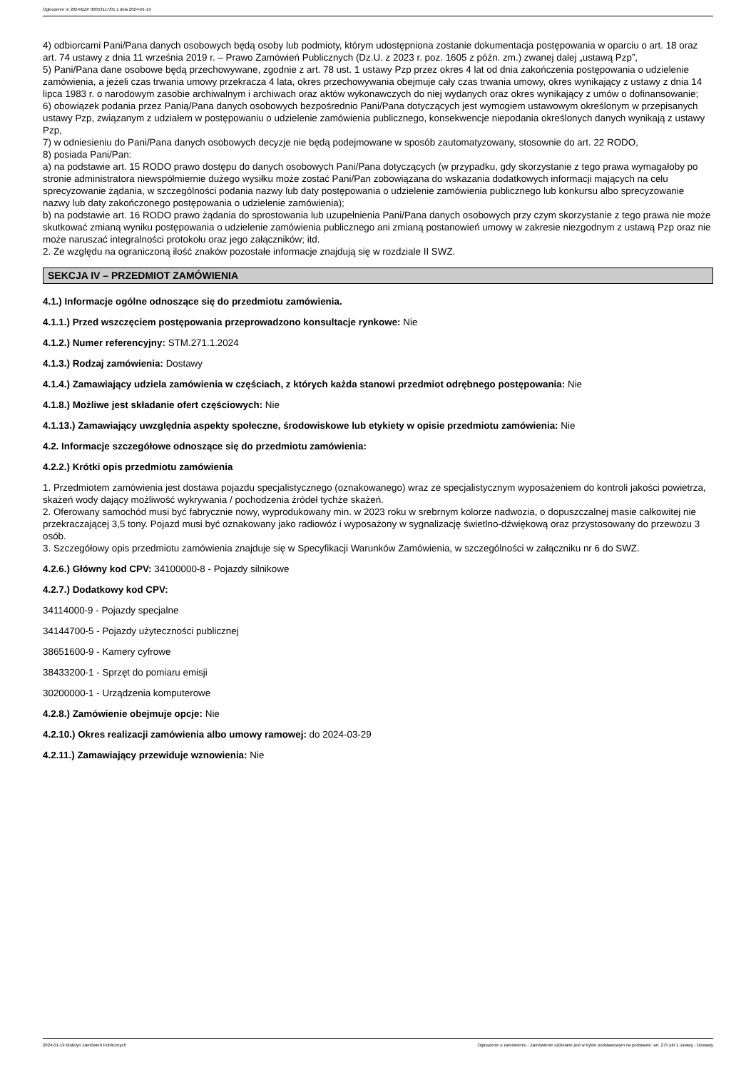Ogłoszenie nr 2024/BZP 00053117/01 z dnia 2024-01-19
4) odbiorcami Pani/Pana danych osobowych będą osoby lub podmioty, którym udostępniona zostanie dokumentacja postępowania w oparciu o art. 18 oraz art. 74 ustawy z dnia 11 września 2019 r. – Prawo Zamówień Publicznych (Dz.U. z 2023 r. poz. 1605 z późn. zm.) zwanej dalej „ustawą Pzp”,
5) Pani/Pana dane osobowe będą przechowywane, zgodnie z art. 78 ust. 1 ustawy Pzp przez okres 4 lat od dnia zakończenia postępowania o udzielenie zamówienia, a jeżeli czas trwania umowy przekracza 4 lata, okres przechowywania obejmuje cały czas trwania umowy, okres wynikający z ustawy z dnia 14 lipca 1983 r. o narodowym zasobie archiwalnym i archiwach oraz aktów wykonawczych do niej wydanych oraz okres wynikający z umów o dofinansowanie;
6) obowiązek podania przez Panią/Pana danych osobowych bezpośrednio Pani/Pana dotyczących jest wymogiem ustawowym określonym w przepisanych ustawy Pzp, związanym z udziałem w postępowaniu o udzielenie zamówienia publicznego, konsekwencje niepodania określonych danych wynikają z ustawy Pzp,
7) w odniesieniu do Pani/Pana danych osobowych decyzje nie będą podejmowane w sposób zautomatyzowany, stosownie do art. 22 RODO,
8) posiada Pani/Pan:
a) na podstawie art. 15 RODO prawo dostępu do danych osobowych Pani/Pana dotyczących (w przypadku, gdy skorzystanie z tego prawa wymagałoby po stronie administratora niewspółmiernie dużego wysiłku może zostać Pani/Pan zobowiązana do wskazania dodatkowych informacji mających na celu sprecyzowanie żądania, w szczególności podania nazwy lub daty postępowania o udzielenie zamówienia publicznego lub konkursu albo sprecyzowanie nazwy lub daty zakończonego postępowania o udzielenie zamówienia);
b) na podstawie art. 16 RODO prawo żądania do sprostowania lub uzupełnienia Pani/Pana danych osobowych przy czym skorzystanie z tego prawa nie może skutkować zmianą wyniku postępowania o udzielenie zamówienia publicznego ani zmianą postanowień umowy w zakresie niezgodnym z ustawą Pzp oraz nie może naruszać integralności protokołu oraz jego załączników; itd.
2. Ze względu na ograniczoną ilość znaków pozostałe informacje znajdują się w rozdziale II SWZ.
SEKCJA IV – PRZEDMIOT ZAMÓWIENIA
4.1.) Informacje ogólne odnoszące się do przedmiotu zamówienia.
4.1.1.) Przed wszczęciem postępowania przeprowadzono konsultacje rynkowe: Nie
4.1.2.) Numer referencyjny: STM.271.1.2024
4.1.3.) Rodzaj zamówienia: Dostawy
4.1.4.) Zamawiający udziela zamówienia w częściach, z których każda stanowi przedmiot odrębnego postępowania: Nie
4.1.8.) Możliwe jest składanie ofert częściowych: Nie
4.1.13.) Zamawiający uwzględnia aspekty społeczne, środowiskowe lub etykiety w opisie przedmiotu zamówienia: Nie
4.2. Informacje szczegółowe odnoszące się do przedmiotu zamówienia:
4.2.2.) Krótki opis przedmiotu zamówienia
1. Przedmiotem zamówienia jest dostawa pojazdu specjalistycznego (oznakowanego) wraz ze specjalistycznym wyposażeniem do kontroli jakości powietrza, skażeń wody dający możliwość wykrywania / pochodzenia źródeł tychże skażeń.
2. Oferowany samochód musi być fabrycznie nowy, wyprodukowany min. w 2023 roku w srebrnym kolorze nadwozia, o dopuszczalnej masie całkowitej nie przekraczającej 3,5 tony. Pojazd musi być oznakowany jako radiowóz i wyposażony w sygnalizację świetlno-dźwiękową oraz przystosowany do przewozu 3 osób.
3. Szczegółowy opis przedmiotu zamówienia znajduje się w Specyfikacji Warunków Zamówienia, w szczególności w załączniku nr 6 do SWZ.
4.2.6.) Główny kod CPV: 34100000-8 - Pojazdy silnikowe
4.2.7.) Dodatkowy kod CPV:
34114000-9 - Pojazdy specjalne
34144700-5 - Pojazdy użyteczności publicznej
38651600-9 - Kamery cyfrowe
38433200-1 - Sprzęt do pomiaru emisji
30200000-1 - Urządzenia komputerowe
4.2.8.) Zamówienie obejmuje opcje: Nie
4.2.10.) Okres realizacji zamówienia albo umowy ramowej: do 2024-03-29
4.2.11.) Zamawiający przewiduje wznowienia: Nie
2024-01-19 Biuletyn Zamówień Publicznych Ogłoszenie o zamówieniu - Zamówienie udzielane jest w trybie podstawowym na podstawie: art. 275 pkt 1 ustawy - Dostawy